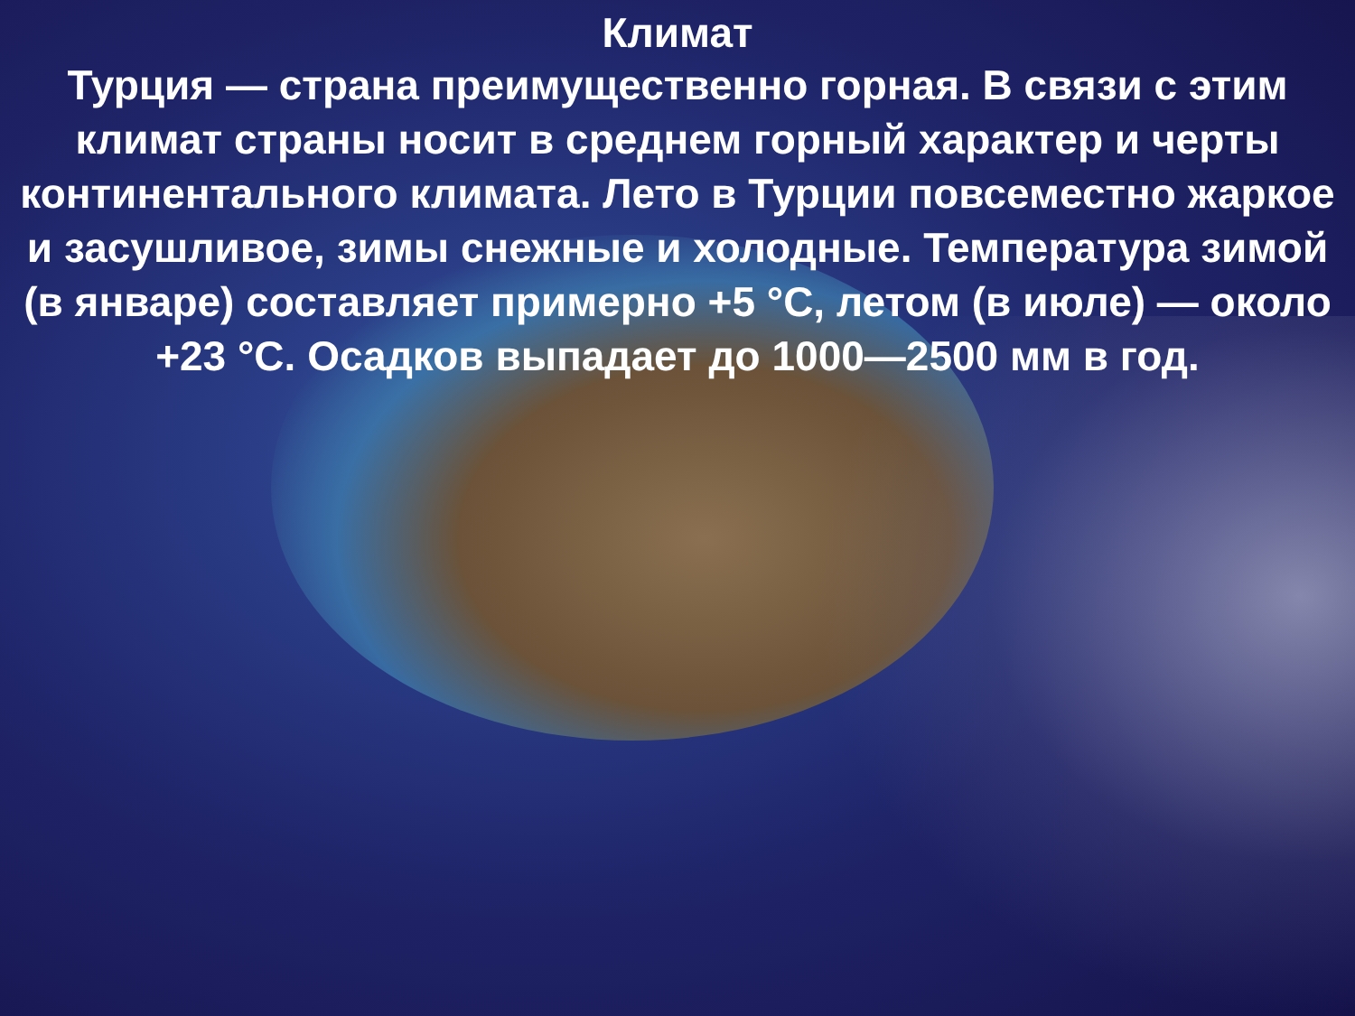Климат
Турция — страна преимущественно горная. В связи с этим климат страны носит в среднем горный характер и черты континентального климата. Лето в Турции повсеместно жаркое и засушливое, зимы снежные и холодные. Температура зимой (в январе) составляет примерно +5 °C, летом (в июле) — около +23 °C. Осадков выпадает до 1000—2500 мм в год.